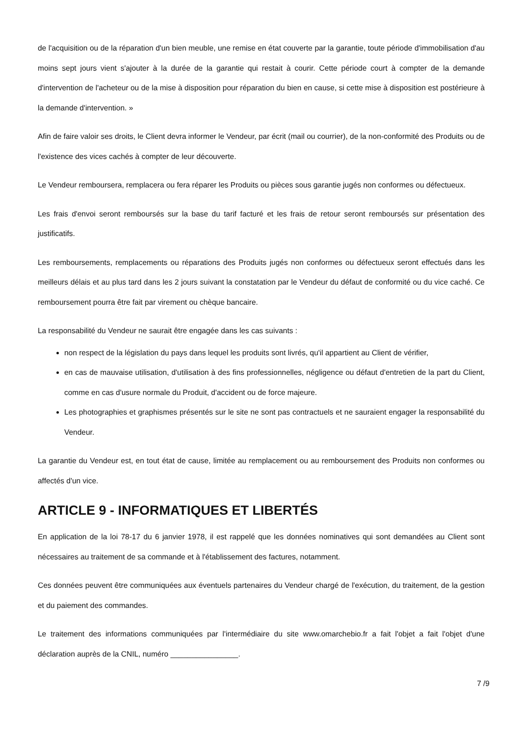de l'acquisition ou de la réparation d'un bien meuble, une remise en état couverte par la garantie, toute période d'immobilisation d'au moins sept jours vient s'ajouter à la durée de la garantie qui restait à courir. Cette période court à compter de la demande d'intervention de l'acheteur ou de la mise à disposition pour réparation du bien en cause, si cette mise à disposition est postérieure à la demande d'intervention. »
Afin de faire valoir ses droits, le Client devra informer le Vendeur, par écrit (mail ou courrier), de la non-conformité des Produits ou de l'existence des vices cachés à compter de leur découverte.
Le Vendeur remboursera, remplacera ou fera réparer les Produits ou pièces sous garantie jugés non conformes ou défectueux.
Les frais d'envoi seront remboursés sur la base du tarif facturé et les frais de retour seront remboursés sur présentation des justificatifs.
Les remboursements, remplacements ou réparations des Produits jugés non conformes ou défectueux seront effectués dans les meilleurs délais et au plus tard dans les 2 jours suivant la constatation par le Vendeur du défaut de conformité ou du vice caché. Ce remboursement pourra être fait par virement ou chèque bancaire.
La responsabilité du Vendeur ne saurait être engagée dans les cas suivants :
non respect de la législation du pays dans lequel les produits sont livrés, qu'il appartient au Client de vérifier,
en cas de mauvaise utilisation, d'utilisation à des fins professionnelles, négligence ou défaut d'entretien de la part du Client, comme en cas d'usure normale du Produit, d'accident ou de force majeure.
Les photographies et graphismes présentés sur le site ne sont pas contractuels et ne sauraient engager la responsabilité du Vendeur.
La garantie du Vendeur est, en tout état de cause, limitée au remplacement ou au remboursement des Produits non conformes ou affectés d'un vice.
ARTICLE 9 - INFORMATIQUES ET LIBERTÉS
En application de la loi 78-17 du 6 janvier 1978, il est rappelé que les données nominatives qui sont demandées au Client sont nécessaires au traitement de sa commande et à l'établissement des factures, notamment.
Ces données peuvent être communiquées aux éventuels partenaires du Vendeur chargé de l'exécution, du traitement, de la gestion et du paiement des commandes.
Le traitement des informations communiquées par l'intermédiaire du site www.omarchebio.fr a fait l'objet a fait l'objet d'une déclaration auprès de la CNIL, numéro ________________.
7 /9